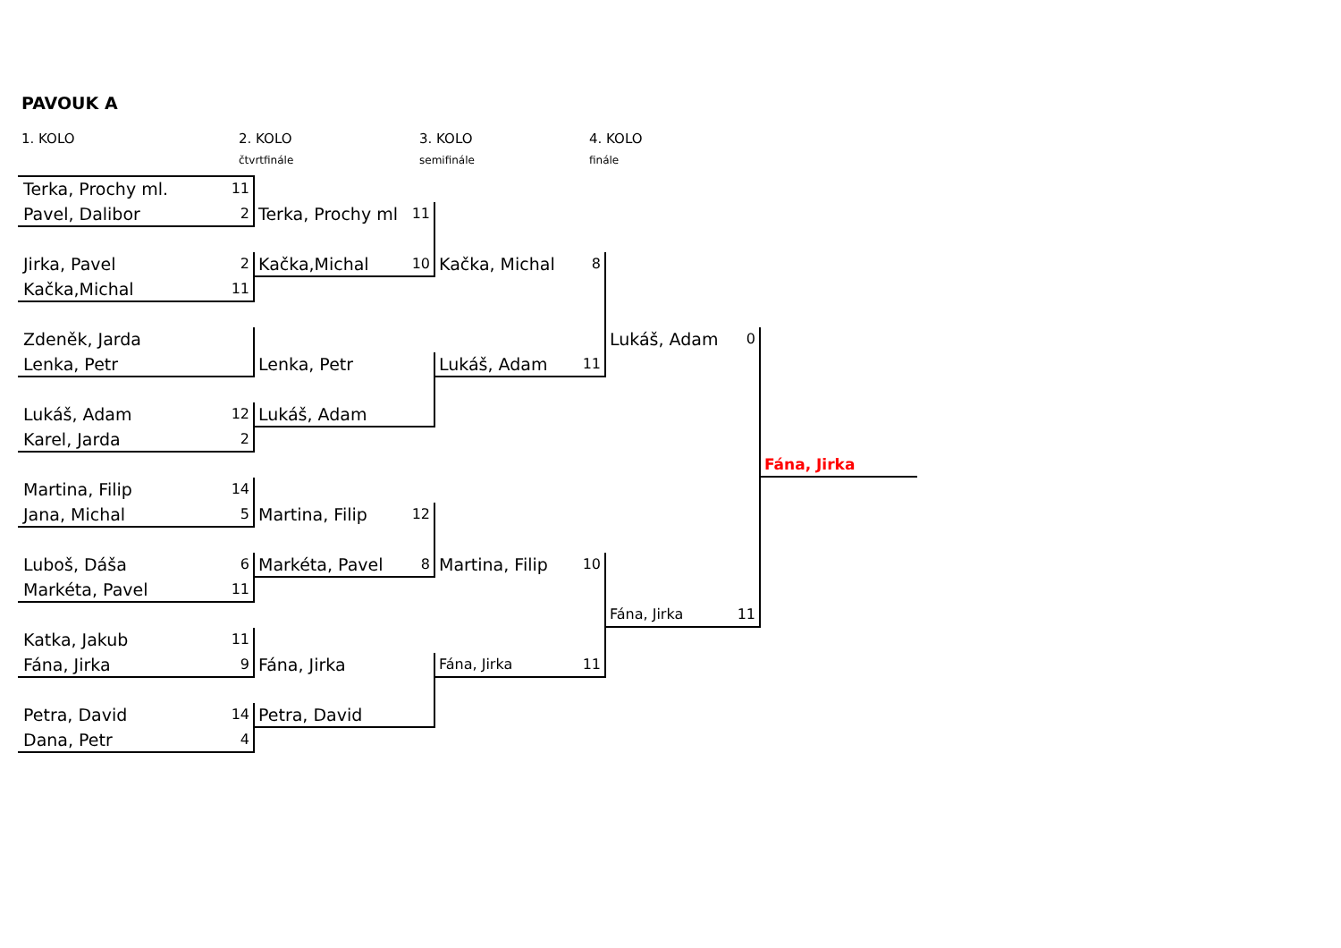PAVOUK A
1. KOLO 2. KOLO 3. KOLO 4. KOLO
čtvrtfinále semifinále finále
| Terka, Prochy ml. | 11 | | | | | | | |
| Pavel, Dalibor | 2 | Terka, Prochy ml | 11 | | | | | |
| Jirka, Pavel | 2 | Kačka,Michal | 10 | Kačka, Michal | 8 | | | |
| Kačka,Michal | 11 | | | | | | | |
| Zdeněk, Jarda | | | | | | Lukáš, Adam | 0 | |
| Lenka, Petr | | Lenka, Petr | | Lukáš, Adam | 11 | | | |
| Lukáš, Adam | 12 | Lukáš, Adam | | | | | | |
| Karel, Jarda | 2 | | | | | | | |
| | | | | | | | | Fána, Jirka |
| Martina, Filip | 14 | | | | | | | |
| Jana, Michal | 5 | Martina, Filip | 12 | | | | | |
| Luboš, Dáša | 6 | Markéta, Pavel | 8 | Martina, Filip | 10 | | | |
| Markéta, Pavel | 11 | | | | | | | |
| | | | | | | Fána, Jirka | 11 | |
| Katka, Jakub | 11 | | | | | | | |
| Fána, Jirka | 9 | Fána, Jirka | | Fána, Jirka | 11 | | | |
| Petra, David | 14 | Petra, David | | | | | | |
| Dana, Petr | 4 | | | | | | | |